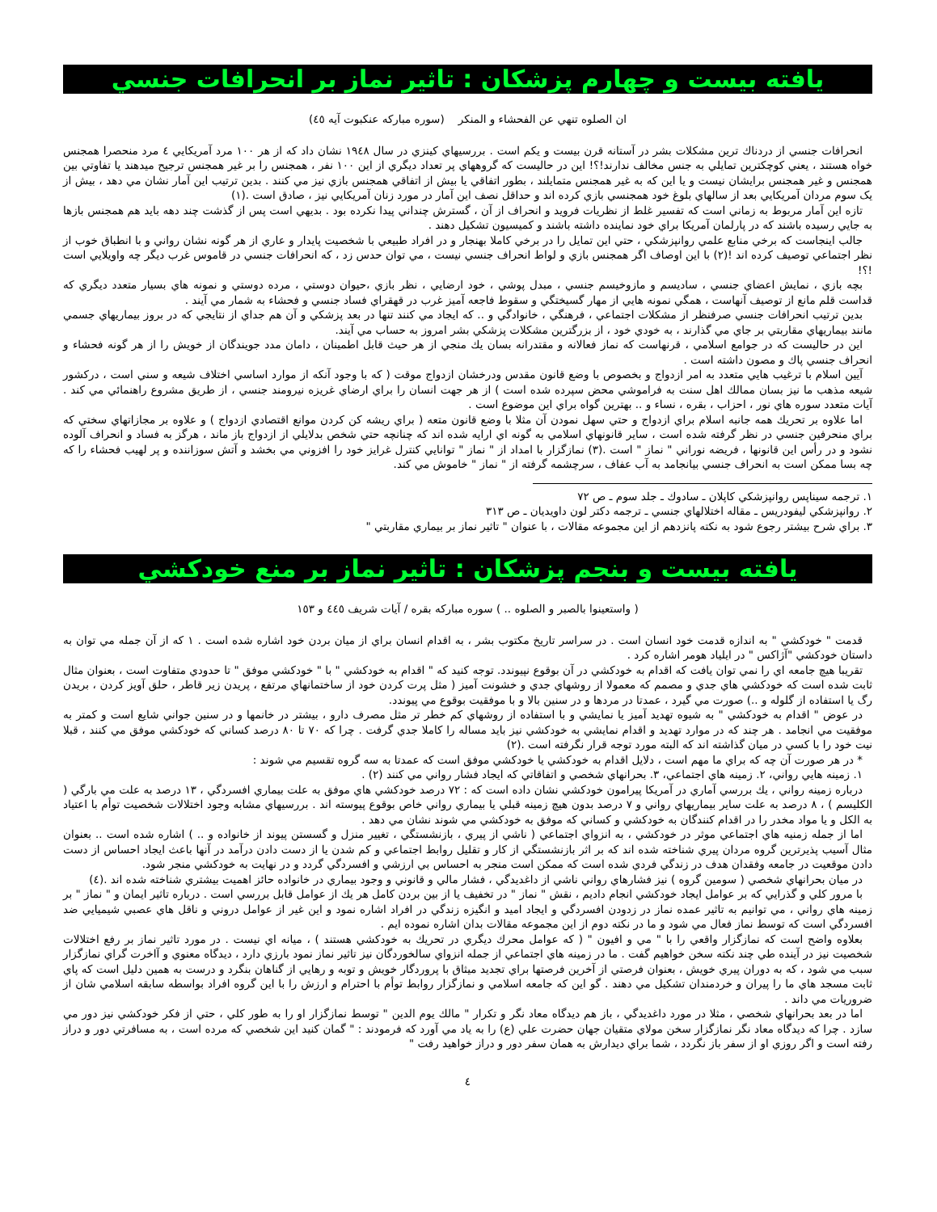يافته بيست و چهارم پزشكان : تاثير نماز بر انحرافات جنسي
ان الصلوه تنهي عن الفحشاء و المنكر (سوره مباركه عنكبوت آيه ٤٥)
انحرافات جنسي از دردناك ترين مشكلات بشر در آستانه قرن بيست و يكم است . بررسيهاي كينزي در سال ١٩٤٨ نشان داد كه از هر ١٠٠ مرد آمريكايي ٤ مرد منحصرا همجنس خواه هستند ، يعني كوچكترين تمايلي به جنس مخالف ندارند!؟! اين در حاليست كه گروههاي پر تعداد ديگري از اين ١٠٠ نفر ، همجنس را بر غير همجنس ترجيح ميدهند يا تفاوتي بين همجنس و غير همجنس برايشان نيست و يا اين كه به غير همجنس متمايلند ، بطور اتفاقي يا بيش از اتفاقي همجنس بازي نيز مي كنند . بدين ترتيب اين آمار نشان مي دهد ، بيش از يک سوم مردان آمريكايي بعد از سالهاي بلوغ خود همجنسي بازي كرده اند و حداقل نصف اين آمار در مورد زنان آمريكايي نيز ، صادق است .(١)
تازه اين آمار مربوط به زماني است كه تفسير غلط از نظريات فرويد و انحراف از آن ، گسترش چنداني پيدا نكرده بود . بديهي است پس از گذشت چند دهه بايد هم همجنس بازها به جايي رسيده باشند كه در پارلمان آمريكا براي خود نماينده داشته باشند و كميسيون تشكيل دهند .
جالب اينجاست كه برخي منابع علمي روانپزشكي ، حتي اين تمايل را در برخي كاملا بهنجار و در افراد طبيعي با شخصيت پايدار و عاري از هر گونه نشان رواني و با انطباق خوب از نظر اجتماعي توصيف كرده اند !(٢) با اين اوصاف اگر همجنس بازي و لواط انحراف جنسي نيست ، مي توان حدس زد ، كه انحرافات جنسي در قاموس غرب ديگر چه واويلايي است !؟!
بچه بازي ، نمايش اعضاي جنسي ، ساديسم و مازوخيسم جنسي ، مبدل پوشي ، خود ارضايي ، نظر بازي ،حيوان دوستي ، مرده دوستي و نمونه هاي بسيار متعدد ديگري كه قداست قلم مانع از توصيف آنهاست ، همگي نمونه هايي از مهار گسيختگي و سقوط فاجعه آميز غرب در قهقراي فساد جنسي و فحشاء به شمار مي آيند .
بدين ترتيب انحرافات جنسي صرفنظر از مشكلات اجتماعي ، فرهنگي ، خانوادگي و .. كه ايجاد مي كنند تنها در بعد پزشكي و آن هم جداي از نتايجي كه در بروز بيماريهاي جسمي مانند بيماريهاي مقاربتي بر جاي مي گذارند ، به خودي خود ، از بزرگترين مشكلات پزشكي بشر امروز به حساب مي آيند.
اين در حاليست كه در جوامع اسلامي ، قرنهاست كه نماز فعالانه و مقتدرانه بسان يك منجي از هر حيث قابل اطمينان ، دامان مدد جويندگان از خويش را از هر گونه فحشاء و انحراف جنسي پاك و مصون داشته است .
آيين اسلام با ترغيب هايي متعدد به امر ازدواج و بخصوص با وضع قانون مقدس ودرخشان ازدواج موقت ( كه با وجود آنكه از موارد اساسي اختلاف شيعه و سني است ، دركشور شيعه مذهب ما نيز بسان ممالك اهل سنت به فراموشي محض سپرده شده است ) از هر جهت انسان را براي ارضاي غريزه نيرومند جنسي ، از طريق مشروع راهنمائي مي كند . آيات متعدد سوره هاي نور ، احزاب ، بقره ، نساء و .. بهترين گواه براي اين موضوع است .
اما علاوه بر تحريك همه جانبه اسلام براي ازدواج و حتي سهل نمودن آن مثلا با وضع قانون متعه ( براي ريشه كن كردن موانع اقتصادي ازدواج ) و علاوه بر مجازاتهاي سختي كه براي منحرفين جنسي در نظر گرفته شده است ، ساير قانونهاي اسلامي به گونه اي ارايه شده اند كه چنانچه حتي شخص بدلايلي از ازدواج باز ماند ، هرگز به فساد و انحراف آلوده نشود و در رأس اين قانونها ، فريضه نوراني " نماز " است .(٣) نمازگزار با امداد از " نماز " توانايي كنترل غرايز خود را افزوني مي بخشد و آتش سوزاننده و پر لهيب فحشاء را كه چه بسا ممكن است به انحراف جنسي بيانجامد به آب عفاف ، سرچشمه گرفته از " نماز " خاموش مي كند.
١. ترجمه سيناپس روانپزشكي كاپلان ـ سادوك ـ جلد سوم ـ ص ٧٢
٢. روانپزشكي ليفودريس ـ مقاله اختلالهاي جنسي ـ ترجمه دكتر لون داويديان ـ ص ٣١٣
٣. براي شرح بيشتر رجوع شود به نكته پانزدهم از اين مجموعه مقالات ، با عنوان " تاثير نماز بر بيماري مقاربتي "
يافته بيست و بنجم پزشكان : تاثير نماز بر منع خودكشي
( واستعينوا بالصبر و الصلوه .. ) سوره مباركه بقره / آيات شريف ٤٤٥ و ١٥٣
قدمت " خودكشي " به اندازه قدمت خود انسان است . در سراسر تاريخ مكتوب بشر ، به اقدام انسان براي از ميان بردن خود اشاره شده است . ١ كه از آن جمله مي توان به داستان خودكشي "آژاكس " در ايلياد هومر اشاره كرد .
تقريبا هيچ جامعه اي را نمي توان يافت كه اقدام به خودكشي در آن بوقوع نپيوندد. توجه كنيد كه " اقدام به خودكشي " با " خودكشي موفق " تا حدودي متفاوت است ، بعنوان مثال ثابت شده است كه خودكشي هاي جدي و مصمم كه معمولا از روشهاي جدي و خشونت آميز ( مثل پرت كردن خود از ساختمانهاي مرتفع ، پريدن زير قاطر ، حلق آويز كردن ، بريدن رگ يا استفاده از گلوله و ..) صورت مي گيرد ، عمدتا در مردها و در سنين بالا و با موفقيت بوقوع مي پيوندد.
در عوض " اقدام به خودكشي " به شيوه تهديد آميز يا نمايشي و با استفاده از روشهاي كم خطر تر مثل مصرف دارو ، بيشتر در خانمها و در سنين جواني شايع است و كمتر به موفقيت مي انجامد . هر چند كه در موارد تهديد و اقدام نمايشي به خودكشي نيز بايد مساله را كاملا جدي گرفت . چرا كه ٧٠ تا ٨٠ درصد كساني كه خودكشي موفق مي كنند ، قبلا نيت خود را با كسي در ميان گذاشته اند كه البته مورد توجه قرار نگرفته است .(٢)
* در هر صورت آن چه كه براي ما مهم است ، دلايل اقدام به خودكشي يا خودكشي موفق است كه عمدتا به سه گروه تقسيم مي شوند :
١. زمينه هايي رواني، ٢. زمينه هاي اجتماعي، ٣. بحرانهاي شخصي و اتفاقاتي كه ايجاد فشار رواني مي كنند (٢) .
درباره زمينه رواني ، يك بررسي آماري در آمريكا پيرامون خودكشي نشان داده است كه : ٧٢ درصد خودكشي هاي موفق به علت بيماري افسردگي ، ١٣ درصد به علت مي بارگي ( الكليسم ) ، ٨ درصد به علت ساير بيماريهاي رواني و ٧ درصد بدون هيچ زمينه قبلي يا بيماري رواني خاص بوقوع پيوسته اند . بررسيهاي مشابه وجود اختلالات شخصيت توأم با اعتياد به الكل و يا مواد مخدر را در اقدام كنندگان به خودكشي و كساني كه موفق به خودكشي مي شوند نشان مي دهد .
اما از جمله زمنيه هاي اجتماعي موثر در خودكشي ، به انزواي اجتماعي ( ناشي از پيري ، بازنشستگي ، تغيير منزل و گسستن پيوند از خانواده و .. ) اشاره شده است .. بعنوان مثال آسيب پذيرترين گروه مردان پيري شناخته شده اند كه بر اثر بازنشستگي از كار و تقليل روابط اجتماعي و كم شدن يا از دست دادن درآمد در آنها باعث ايجاد احساس از دست دادن موقعيت در جامعه وفقدان هدف در زندگي فردي شده است كه ممكن است منجر به احساس بي ارزشي و افسردگي گردد و در نهايت به خودكشي منجر شود.
در ميان بحرانهاي شخصي ( سومين گروه ) نيز فشارهاي رواني ناشي از داغديدگي ، فشار مالي و قانوني و وجود بيماري در خانواده حائز اهميت بيشتري شناخته شده اند .(٤)
با مرور كلي و گذرايي كه بر عوامل ايجاد خودكشي انجام داديم ، نقش " نماز " در تخفيف يا از بين بردن كامل هر يك از عوامل قابل بررسي است . درباره تاثير ايمان و " نماز " بر زمينه هاي رواني ، مي توانيم به تاثير عمده نماز در زدودن افسردگي و ايجاد اميد و انگيزه زندگي در افراد اشاره نمود و اين غير از عوامل دروني و ناقل هاي عصبي شيميايي ضد افسردگي است كه توسط نماز فعال مي شود و ما در نكته دوم از اين مجموعه مقالات بدان اشاره نموده ايم .
بعلاوه واضح است كه نمازگزار واقعي را با " مي و افيون " ( كه عوامل محرك ديگري در تحريك به خودكشي هستند ) ، ميانه اي نيست . در مورد تاثير نماز بر رفع اختلالات شخصيت نيز در آينده طي چند نكته سخن خواهيم گفت . ما در زمينه هاي اجتماعي از جمله انزواي سالخوردگان نيز تاثير نماز نمود بارزي دارد ، ديدگاه معنوي و آاخرت گراي نمازگزار سبب مي شود ، كه به دوران پيري خويش ، بعنوان فرصتي از آخرين فرصتها براي تجديد ميثاق با پروردگار خويش و توبه و رهايي از گناهان بنگرد و درست به همين دليل است كه پاي ثابت مسجد هاي ما را پيران و خردمندان تشكيل مي دهند . گو اين كه جامعه اسلامي و نمازگزار روابط توأم با احترام و ارزش را با اين گروه افراد بواسطه سابقه اسلامي شان از ضروريات مي داند .
اما در بعد بحرانهاي شخصي ، مثلا در مورد داغديدگي ، باز هم ديدگاه معاد نگر و تكرار " مالك يوم الدين " توسط نمازگزار او را به طور كلي ، حتي از فكر خودكشي نيز دور مي سازد . چرا كه ديدگاه معاد نگر نمازگزار سخن مولاي متقيان جهان حضرت علي (ع) را به ياد مي آورد كه فرمودند : " گمان كنيد اين شخصي كه مرده است ، به مسافرتي دور و دراز رفته است و اگر روزي او از سفر باز نگردد ، شما براي ديدارش به همان سفر دور و دراز خواهيد رفت "
٤